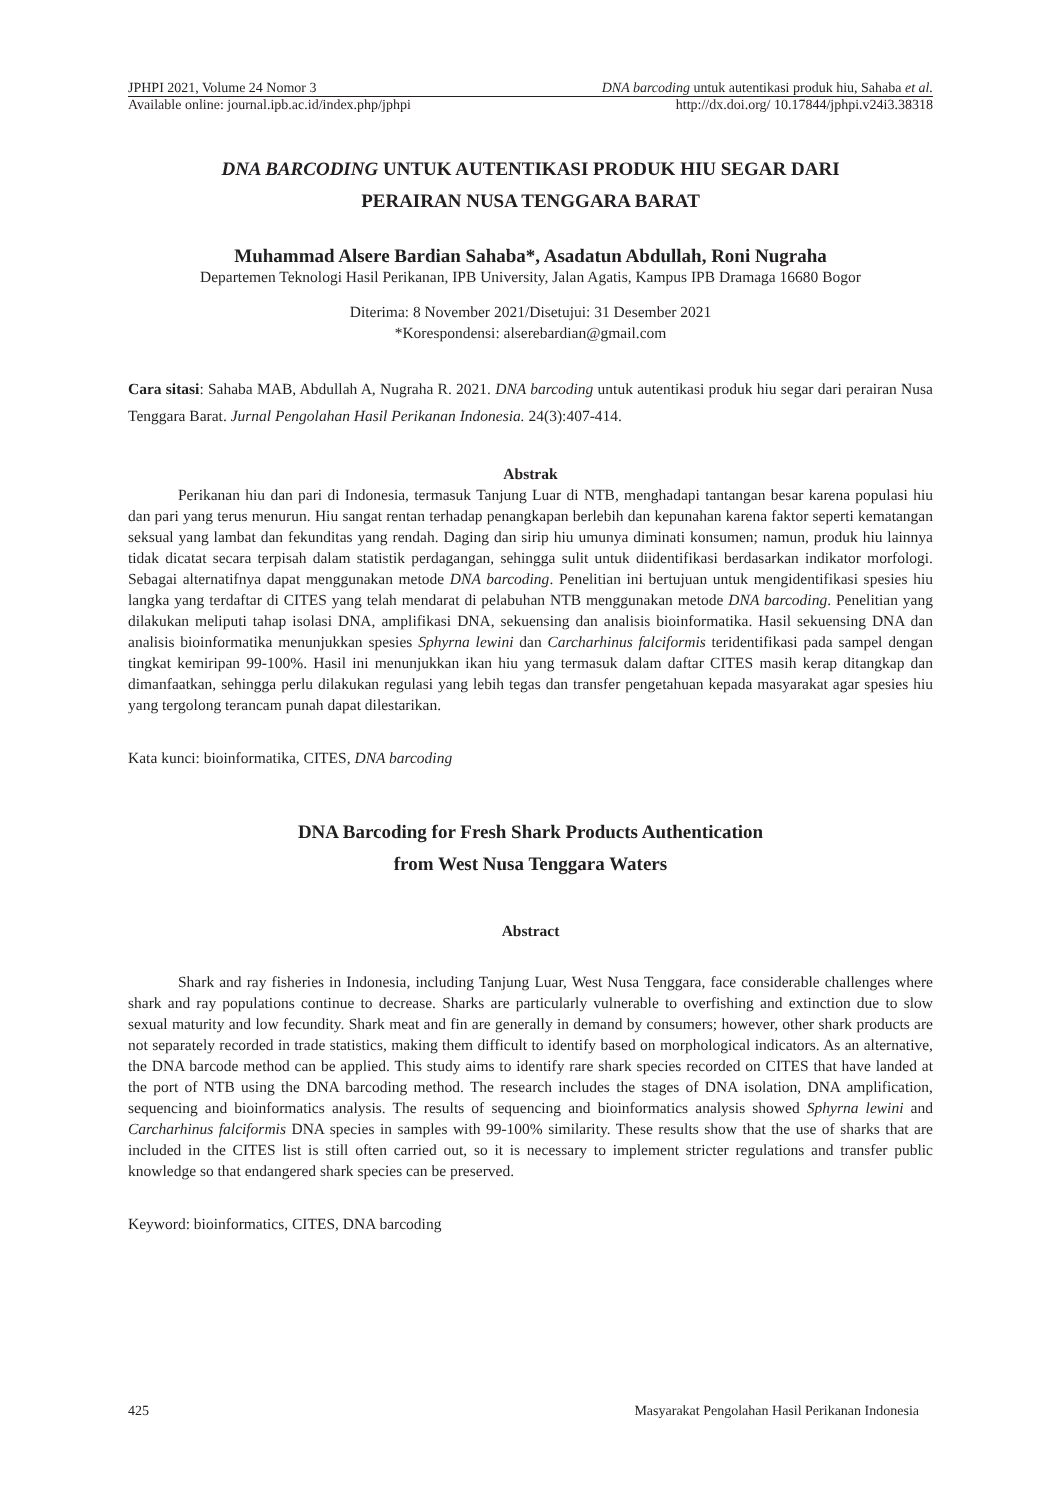JPHPI 2021, Volume 24 Nomor 3 DNA barcoding untuk autentikasi produk hiu, Sahaba et al.
Available online: journal.ipb.ac.id/index.php/jphpi http://dx.doi.org/ 10.17844/jphpi.v24i3.38318
DNA BARCODING UNTUK AUTENTIKASI PRODUK HIU SEGAR DARI
PERAIRAN NUSA TENGGARA BARAT
Muhammad Alsere Bardian Sahaba*, Asadatun Abdullah, Roni Nugraha
Departemen Teknologi Hasil Perikanan, IPB University, Jalan Agatis, Kampus IPB Dramaga 16680 Bogor
Diterima: 8 November 2021/Disetujui: 31 Desember 2021
*Korespondensi: alserebardian@gmail.com
Cara sitasi: Sahaba MAB, Abdullah A, Nugraha R. 2021. DNA barcoding untuk autentikasi produk hiu segar dari perairan Nusa Tenggara Barat. Jurnal Pengolahan Hasil Perikanan Indonesia. 24(3):407-414.
Abstrak
Perikanan hiu dan pari di Indonesia, termasuk Tanjung Luar di NTB, menghadapi tantangan besar karena populasi hiu dan pari yang terus menurun. Hiu sangat rentan terhadap penangkapan berlebih dan kepunahan karena faktor seperti kematangan seksual yang lambat dan fekunditas yang rendah. Daging dan sirip hiu umunya diminati konsumen; namun, produk hiu lainnya tidak dicatat secara terpisah dalam statistik perdagangan, sehingga sulit untuk diidentifikasi berdasarkan indikator morfologi. Sebagai alternatifnya dapat menggunakan metode DNA barcoding. Penelitian ini bertujuan untuk mengidentifikasi spesies hiu langka yang terdaftar di CITES yang telah mendarat di pelabuhan NTB menggunakan metode DNA barcoding. Penelitian yang dilakukan meliputi tahap isolasi DNA, amplifikasi DNA, sekuensing dan analisis bioinformatika. Hasil sekuensing DNA dan analisis bioinformatika menunjukkan spesies Sphyrna lewini dan Carcharhinus falciformis teridentifikasi pada sampel dengan tingkat kemiripan 99-100%. Hasil ini menunjukkan ikan hiu yang termasuk dalam daftar CITES masih kerap ditangkap dan dimanfaatkan, sehingga perlu dilakukan regulasi yang lebih tegas dan transfer pengetahuan kepada masyarakat agar spesies hiu yang tergolong terancam punah dapat dilestarikan.
Kata kunci: bioinformatika, CITES, DNA barcoding
DNA Barcoding for Fresh Shark Products Authentication
from West Nusa Tenggara Waters
Abstract
Shark and ray fisheries in Indonesia, including Tanjung Luar, West Nusa Tenggara, face considerable challenges where shark and ray populations continue to decrease. Sharks are particularly vulnerable to overfishing and extinction due to slow sexual maturity and low fecundity. Shark meat and fin are generally in demand by consumers; however, other shark products are not separately recorded in trade statistics, making them difficult to identify based on morphological indicators. As an alternative, the DNA barcode method can be applied. This study aims to identify rare shark species recorded on CITES that have landed at the port of NTB using the DNA barcoding method. The research includes the stages of DNA isolation, DNA amplification, sequencing and bioinformatics analysis. The results of sequencing and bioinformatics analysis showed Sphyrna lewini and Carcharhinus falciformis DNA species in samples with 99-100% similarity. These results show that the use of sharks that are included in the CITES list is still often carried out, so it is necessary to implement stricter regulations and transfer public knowledge so that endangered shark species can be preserved.
Keyword: bioinformatics, CITES, DNA barcoding
425 Masyarakat Pengolahan Hasil Perikanan Indonesia